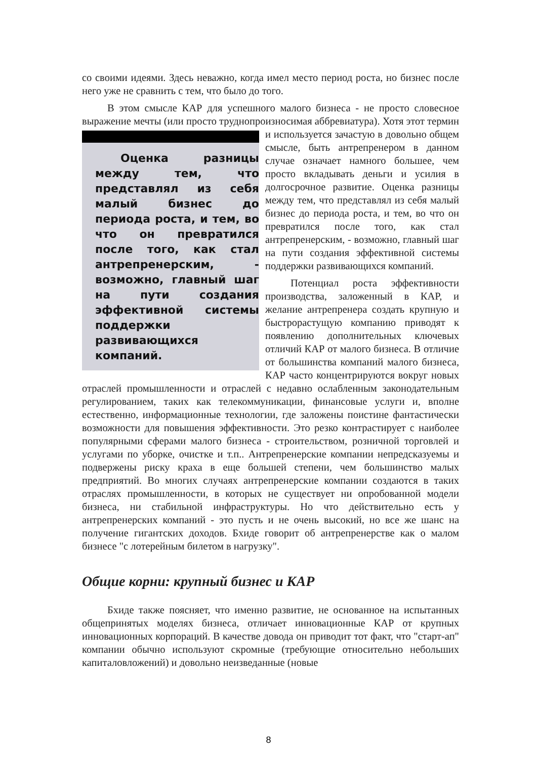со своими идеями. Здесь неважно, когда имел место период роста, но бизнес после него уже не сравнить с тем, что было до того.
В этом смысле КАР для успешного малого бизнеса - не просто словесное выражение мечты (или просто труднопроизносимая аббревиатура). Хотя этот Оценка разницы между тем, что представлял из себя малый бизнес до периода роста, и тем, во что он превратился после того, как стал антрепренерским, - возможно, главный шаг на пути создания эффективной системы поддержки развивающихся компаний. термин и используется зачастую в довольно общем смысле, быть антрепренером в данном случае означает намного большее, чем просто вкладывать деньги и усилия в долгосрочное развитие. Оценка разницы между тем, что представлял из себя малый бизнес до периода роста, и тем, во что он превратился после того, как стал антрепренерским, - возможно, главный шаг на пути создания эффективной системы поддержки развивающихся компаний.
Потенциал роста эффективности производства, заложенный в КАР, и желание антрепренера создать крупную и быстрорастущую компанию приводят к появлению дополнительных ключевых отличий КАР от малого бизнеса. В отличие от большинства компаний малого бизнеса, КАР часто концентрируются вокруг новых отраслей промышленности и отраслей с недавно ослабленным законодательным регулированием, таких как телекоммуникации, финансовые услуги и, вполне естественно, информационные технологии, где заложены поистине фантастически возможности для повышения эффективности. Это резко контрастирует с наиболее популярными сферами малого бизнеса - строительством, розничной торговлей и услугами по уборке, очистке и т.п.. Антрепренерские компании непредсказуемы и подвержены риску краха в еще большей степени, чем большинство малых предприятий. Во многих случаях антрепренерские компании создаются в таких отраслях промышленности, в которых не существует ни опробованной модели бизнеса, ни стабильной инфраструктуры. Но что действительно есть у антрепренерских компаний - это пусть и не очень высокий, но все же шанс на получение гигантских доходов. Бхиде говорит об антрепренерстве как о малом бизнесе "с лотерейным билетом в нагрузку".
Общие корни: крупный бизнес и КАР
Бхиде также поясняет, что именно развитие, не основанное на испытанных общепринятых моделях бизнеса, отличает инновационные КАР от крупных инновационных корпораций. В качестве довода он приводит тот факт, что "старт-ап" компании обычно используют скромные (требующие относительно небольших капиталовложений) и довольно неизведанные (новые
8